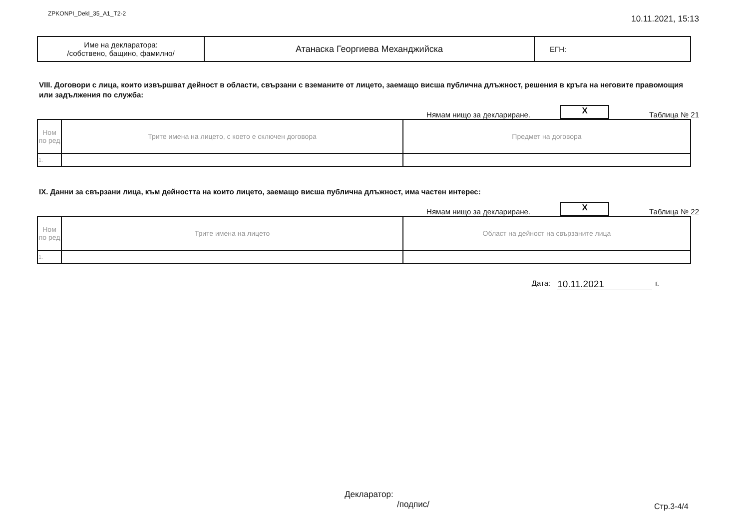ZPKONPI_Dekl_35_A1_T2-2 10.11.2021, 15:13
| Име на декларатора: /собствено, бащино, фамилно/ | Атанаска Георгиева Механджийска | ЕГН: |
VIII. Договори с лица, които извършват дейност в области, свързани с вземаните от лицето, заемащо висша публична длъжност, решения в кръга на неговите правомощия или задължения по служба:
Нямам нищо за деклариране. X Таблица № 21
| Ном по ред | Трите имена на лицето, с което е сключен договора | Предмет на договора |
| --- | --- | --- |
| 1. | | |
IX. Данни за свързани лица, към дейността на които лицето, заемащо висша публична длъжност, има частен интерес:
Нямам нищо за деклариране. X Таблица № 22
| Ном по ред | Трите имена на лицето | Област на дейност на свързаните лица |
| --- | --- | --- |
| 1. | | |
Дата: 10.11.2021 г.
Декларатор:
/подпис/
Стр.3-4/4